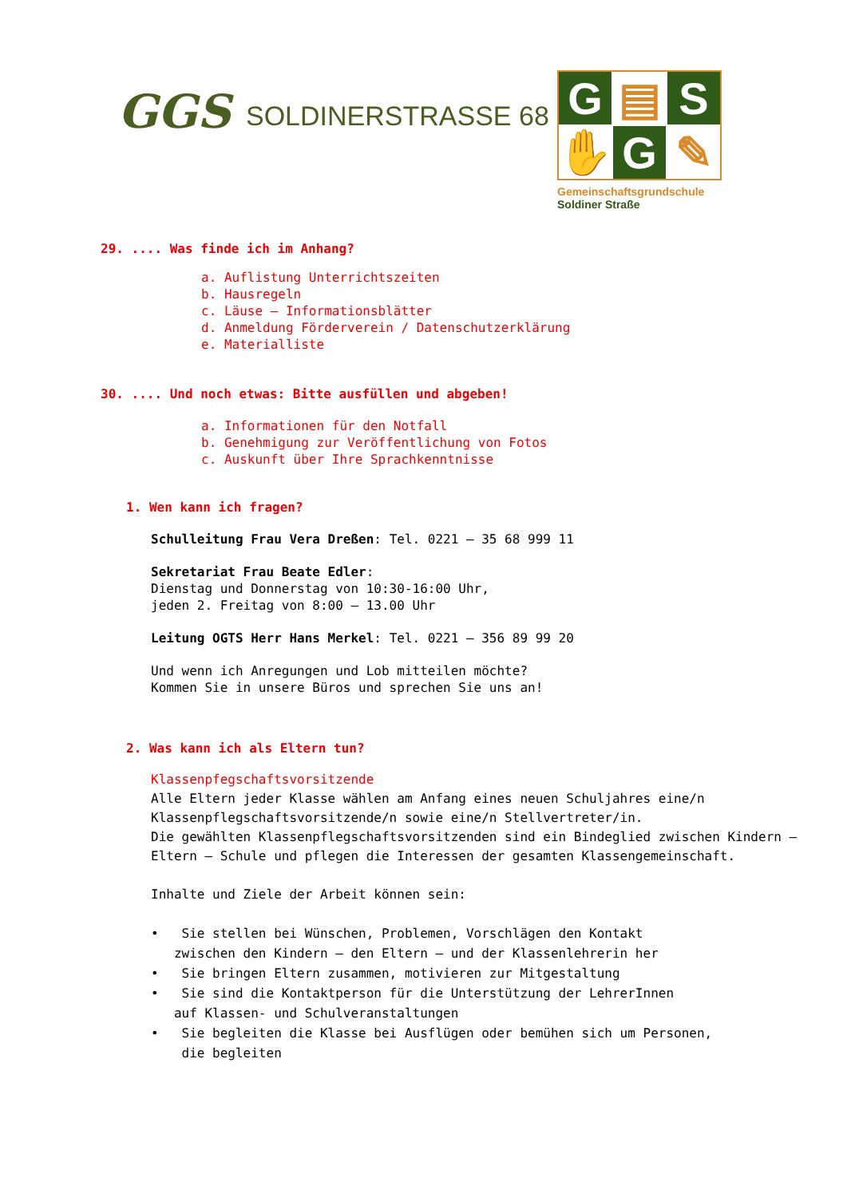GGS
SOLDINERSTRASSE 68
G
▤
S
✋
G
✎
Gemeinschaftsgrundschule
Soldiner Straße
29. .... Was finde ich im Anhang?
a. Auflistung Unterrichtszeiten
b. Hausregeln
c. Läuse – Informationsblätter
d. Anmeldung Förderverein / Datenschutzerklärung
e. Materialliste
30. .... Und noch etwas: Bitte ausfüllen und abgeben!
a. Informationen für den Notfall
b. Genehmigung zur Veröffentlichung von Fotos
c. Auskunft über Ihre Sprachkenntnisse
1. Wen kann ich fragen?
Schulleitung Frau Vera Dreßen: Tel. 0221 – 35 68 999 11
Sekretariat Frau Beate Edler:
Dienstag und Donnerstag von 10:30-16:00 Uhr,
jeden 2. Freitag von 8:00 – 13.00 Uhr
Leitung OGTS Herr Hans Merkel: Tel. 0221 – 356 89 99 20
Und wenn ich Anregungen und Lob mitteilen möchte?
Kommen Sie in unsere Büros und sprechen Sie uns an!
2. Was kann ich als Eltern tun?
Klassenpfegschaftsvorsitzende
Alle Eltern jeder Klasse wählen am Anfang eines neuen Schuljahres eine/n Klassenpflegschaftsvorsitzende/n sowie eine/n Stellvertreter/in.
Die gewählten Klassenpflegschaftsvorsitzenden sind ein Bindeglied zwischen Kindern – Eltern – Schule und pflegen die Interessen der gesamten Klassengemeinschaft.
Inhalte und Ziele der Arbeit können sein:
• Sie stellen bei Wünschen, Problemen, Vorschlägen den Kontakt
zwischen den Kindern – den Eltern – und der Klassenlehrerin her
• Sie bringen Eltern zusammen, motivieren zur Mitgestaltung
• Sie sind die Kontaktperson für die Unterstützung der LehrerInnen
auf Klassen- und Schulveranstaltungen
• Sie begleiten die Klasse bei Ausflügen oder bemühen sich um Personen,
die begleiten